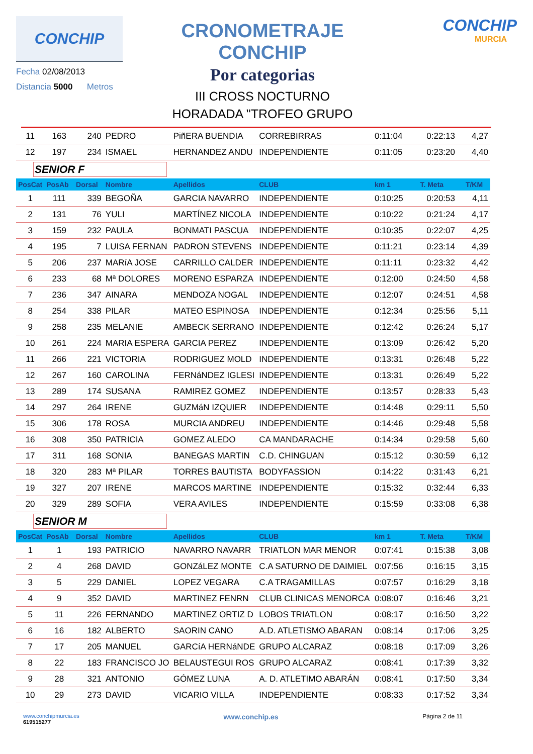CONCHIP
Fecha 02/08/2013
Distancia 5000 Metros
CRONOMETRAJE CONCHIP
Por categorias
III CROSS NOCTURNO
HORADADA "TROFEO GRUPO
CONCHIP
MURCIA
| 11 | 163 | 240 | PEDRO | PiñERA BUENDIA | CORREBIRRAS | 0:11:04 | 0:22:13 | 4,27 |
| 12 | 197 | 234 | ISMAEL | HERNANDEZ ANDU | INDEPENDIENTE | 0:11:05 | 0:23:20 | 4,40 |
| SENIOR F | | | | | | | | |
| PosCat | PosAb | Dorsal | Nombre | Apellidos | CLUB | km 1 | T. Meta | T/KM |
| 1 | 111 | 339 | BEGOÑA | GARCIA NAVARRO | INDEPENDIENTE | 0:10:25 | 0:20:53 | 4,11 |
| 2 | 131 | 76 | YULI | MARTÍNEZ NICOLA | INDEPENDIENTE | 0:10:22 | 0:21:24 | 4,17 |
| 3 | 159 | 232 | PAULA | BONMATI PASCUA | INDEPENDIENTE | 0:10:35 | 0:22:07 | 4,25 |
| 4 | 195 | 7 | LUISA FERNAN | PADRON STEVENS | INDEPENDIENTE | 0:11:21 | 0:23:14 | 4,39 |
| 5 | 206 | 237 | MARíA JOSE | CARRILLO CALDER | INDEPENDIENTE | 0:11:11 | 0:23:32 | 4,42 |
| 6 | 233 | 68 | Mª DOLORES | MORENO ESPARZA | INDEPENDIENTE | 0:12:00 | 0:24:50 | 4,58 |
| 7 | 236 | 347 | AINARA | MENDOZA NOGAL | INDEPENDIENTE | 0:12:07 | 0:24:51 | 4,58 |
| 8 | 254 | 338 | PILAR | MATEO ESPINOSA | INDEPENDIENTE | 0:12:34 | 0:25:56 | 5,11 |
| 9 | 258 | 235 | MELANIE | AMBECK SERRANO | INDEPENDIENTE | 0:12:42 | 0:26:24 | 5,17 |
| 10 | 261 | 224 | MARIA ESPERA | GARCIA PEREZ | INDEPENDIENTE | 0:13:09 | 0:26:42 | 5,20 |
| 11 | 266 | 221 | VICTORIA | RODRIGUEZ MOLD | INDEPENDIENTE | 0:13:31 | 0:26:48 | 5,22 |
| 12 | 267 | 160 | CAROLINA | FERNáNDEZ IGLESI | INDEPENDIENTE | 0:13:31 | 0:26:49 | 5,22 |
| 13 | 289 | 174 | SUSANA | RAMIREZ GOMEZ | INDEPENDIENTE | 0:13:57 | 0:28:33 | 5,43 |
| 14 | 297 | 264 | IRENE | GUZMáN IZQUIER | INDEPENDIENTE | 0:14:48 | 0:29:11 | 5,50 |
| 15 | 306 | 178 | ROSA | MURCIA ANDREU | INDEPENDIENTE | 0:14:46 | 0:29:48 | 5,58 |
| 16 | 308 | 350 | PATRICIA | GOMEZ ALEDO | CA MANDARACHE | 0:14:34 | 0:29:58 | 5,60 |
| 17 | 311 | 168 | SONIA | BANEGAS MARTIN | C.D. CHINGUAN | 0:15:12 | 0:30:59 | 6,12 |
| 18 | 320 | 283 | Mª PILAR | TORRES BAUTISTA | BODYFASSION | 0:14:22 | 0:31:43 | 6,21 |
| 19 | 327 | 207 | IRENE | MARCOS MARTINE | INDEPENDIENTE | 0:15:32 | 0:32:44 | 6,33 |
| 20 | 329 | 289 | SOFIA | VERA AVILES | INDEPENDIENTE | 0:15:59 | 0:33:08 | 6,38 |
| SENIOR M | | | | | | | | |
| PosCat | PosAb | Dorsal | Nombre | Apellidos | CLUB | km 1 | T. Meta | T/KM |
| 1 | 1 | 193 | PATRICIO | NAVARRO NAVARR | TRIATLON MAR MENOR | 0:07:41 | 0:15:38 | 3,08 |
| 2 | 4 | 268 | DAVID | GONZáLEZ MONTE | C.A SATURNO DE DAIMIEL | 0:07:56 | 0:16:15 | 3,15 |
| 3 | 5 | 229 | DANIEL | LOPEZ VEGARA | C.A TRAGAMILLAS | 0:07:57 | 0:16:29 | 3,18 |
| 4 | 9 | 352 | DAVID | MARTINEZ FENRN | CLUB CLINICAS MENORCA | 0:08:07 | 0:16:46 | 3,21 |
| 5 | 11 | 226 | FERNANDO | MARTINEZ ORTIZ D | LOBOS TRIATLON | 0:08:17 | 0:16:50 | 3,22 |
| 6 | 16 | 182 | ALBERTO | SAORIN CANO | A.D. ATLETISMO ABARAN | 0:08:14 | 0:17:06 | 3,25 |
| 7 | 17 | 205 | MANUEL | GARCíA HERNáNDE | GRUPO ALCARAZ | 0:08:18 | 0:17:09 | 3,26 |
| 8 | 22 | 183 | FRANCISCO JO | BELAUSTEGUI ROS | GRUPO ALCARAZ | 0:08:41 | 0:17:39 | 3,32 |
| 9 | 28 | 321 | ANTONIO | GÓMEZ LUNA | A. D. ATLETIMO ABARÁN | 0:08:41 | 0:17:50 | 3,34 |
| 10 | 29 | 273 | DAVID | VICARIO VILLA | INDEPENDIENTE | 0:08:33 | 0:17:52 | 3,34 |
www.conchipmurcia.es
619515277
www.conchip.es
Página 2 de 11